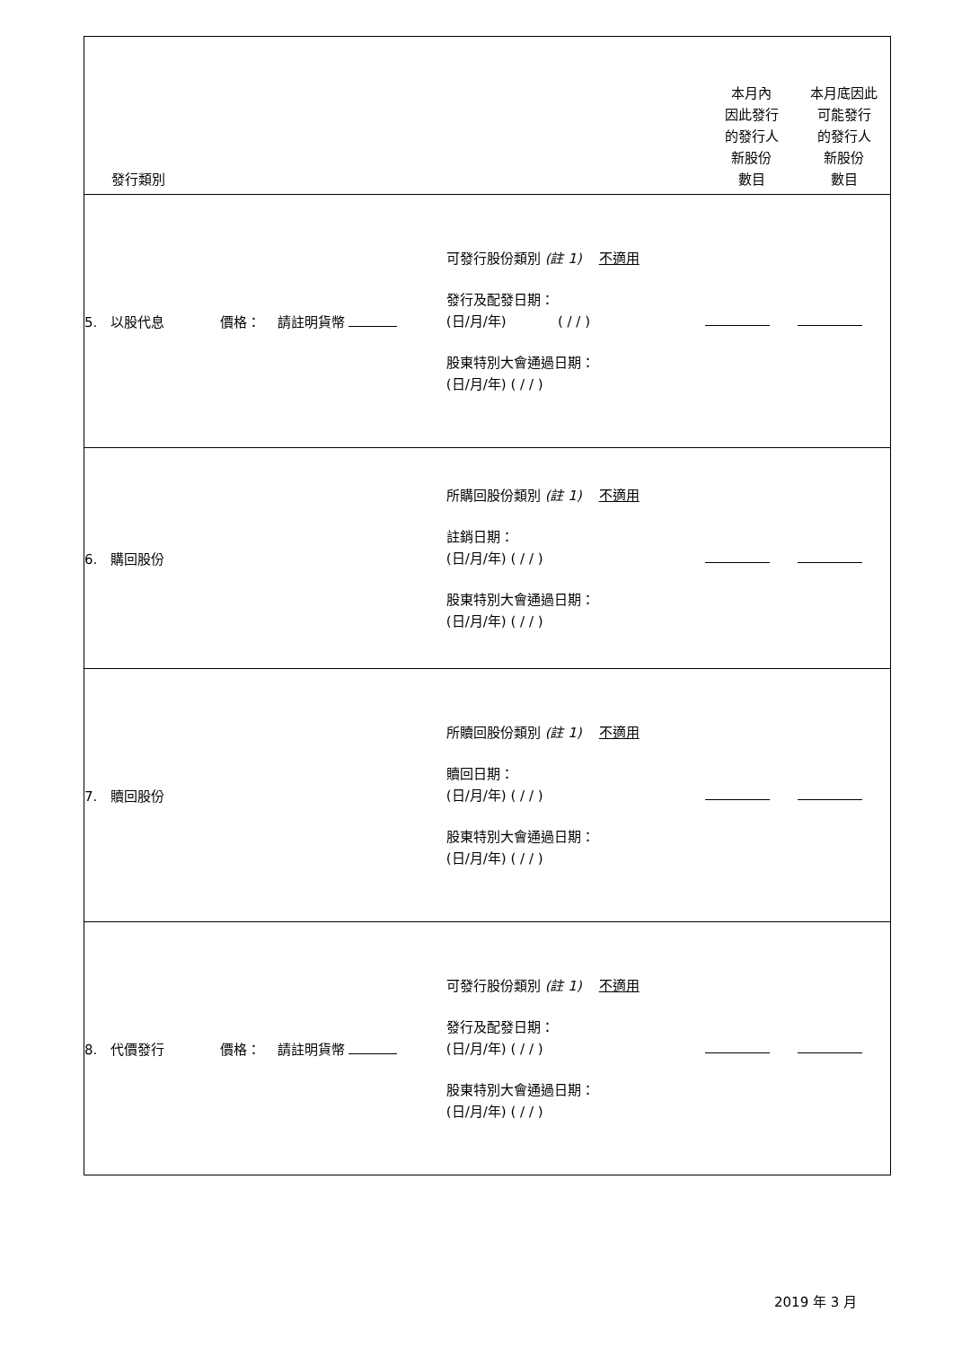| 發行類別 | | 本月內 因此發行 的發行人 新股份 數目 | 本月底因此 可能發行 的發行人 新股份 數目 |
| --- | --- | --- | --- |
| 5. 以股代息 價格： 請註明貨幣 | 可發行股份類別 (註 1) 不適用 發行及配發日期： (日/月/年) ( / / ) 股東特別大會通過日期： (日/月/年) ( / / ) | | |
| 6. 購回股份 | 所購回股份類別 (註 1) 不適用 註銷日期： (日/月/年) ( / / ) 股東特別大會通過日期： (日/月/年) ( / / ) | | |
| 7. 贖回股份 | 所贖回股份類別 (註 1) 不適用 贖回日期： (日/月/年) ( / / ) 股東特別大會通過日期： (日/月/年) ( / / ) | | |
| 8. 代價發行 價格： 請註明貨幣 | 可發行股份類別 (註 1) 不適用 發行及配發日期： (日/月/年) ( / / ) 股東特別大會通過日期： (日/月/年) ( / / ) | | |
2019 年 3 月